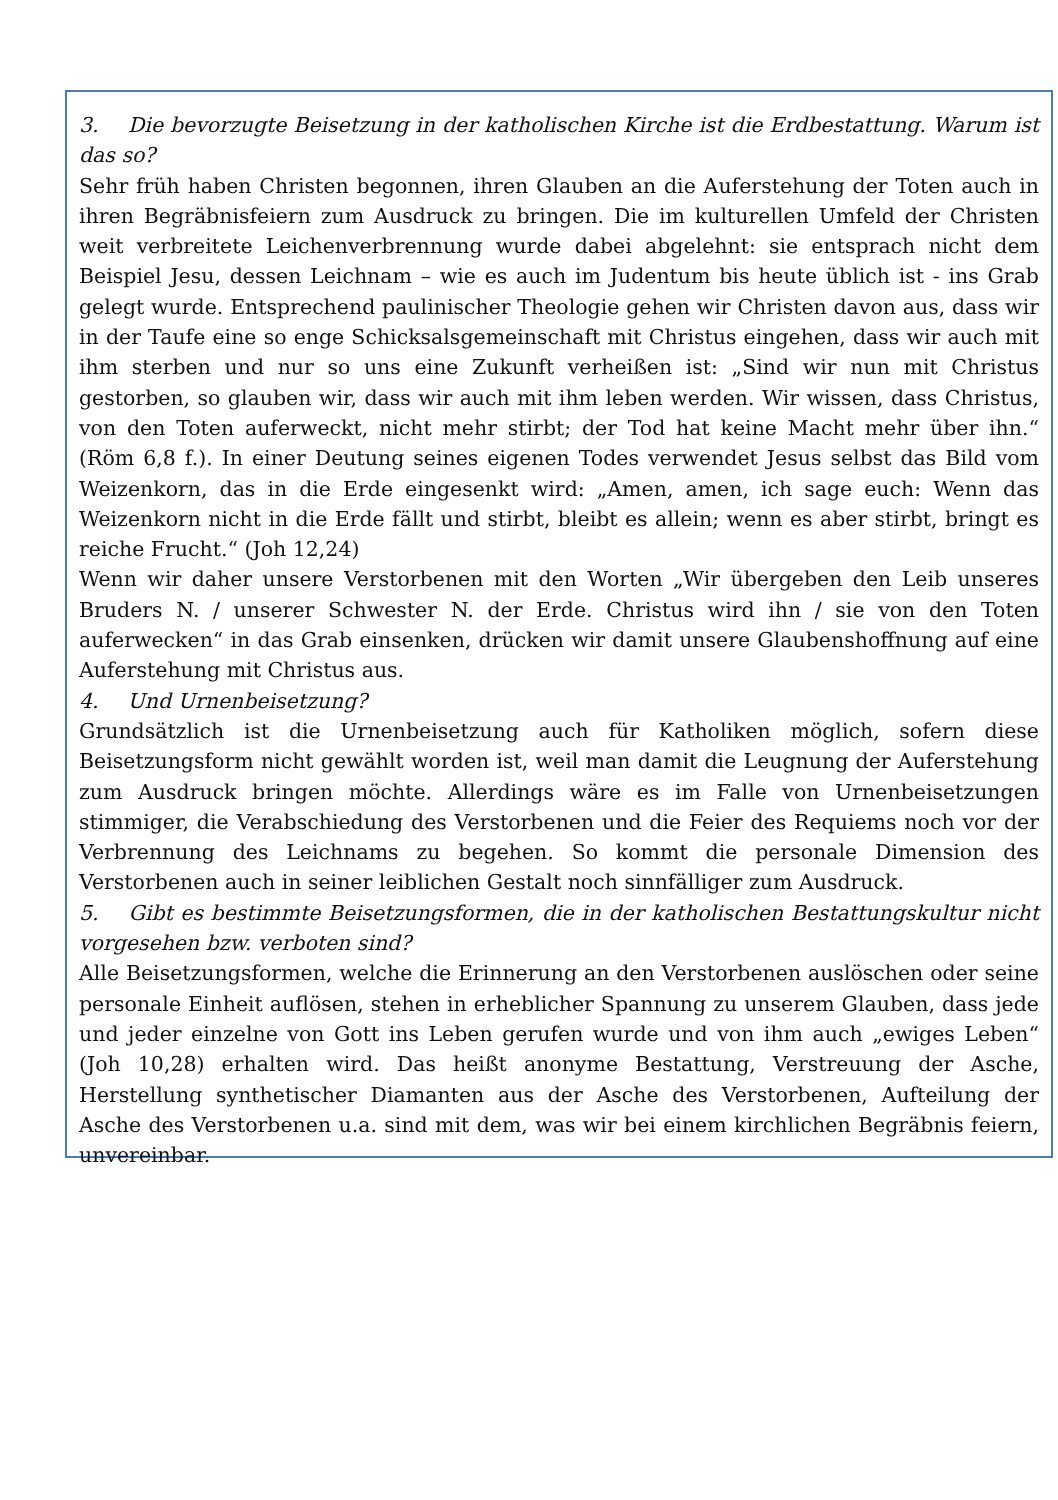3. Die bevorzugte Beisetzung in der katholischen Kirche ist die Erdbestattung. Warum ist das so?
Sehr früh haben Christen begonnen, ihren Glauben an die Auferstehung der Toten auch in ihren Begräbnisfeiern zum Ausdruck zu bringen. Die im kulturellen Umfeld der Christen weit verbreitete Leichenverbrennung wurde dabei abgelehnt: sie entsprach nicht dem Beispiel Jesu, dessen Leichnam – wie es auch im Judentum bis heute üblich ist - ins Grab gelegt wurde. Entsprechend paulinischer Theologie gehen wir Christen davon aus, dass wir in der Taufe eine so enge Schicksalsgemeinschaft mit Christus eingehen, dass wir auch mit ihm sterben und nur so uns eine Zukunft verheißen ist: „Sind wir nun mit Christus gestorben, so glauben wir, dass wir auch mit ihm leben werden. Wir wissen, dass Christus, von den Toten auferweckt, nicht mehr stirbt; der Tod hat keine Macht mehr über ihn.“ (Röm 6,8 f.). In einer Deutung seines eigenen Todes verwendet Jesus selbst das Bild vom Weizenkorn, das in die Erde eingesenkt wird: „Amen, amen, ich sage euch: Wenn das Weizenkorn nicht in die Erde fällt und stirbt, bleibt es allein; wenn es aber stirbt, bringt es reiche Frucht.“ (Joh 12,24)
Wenn wir daher unsere Verstorbenen mit den Worten „Wir übergeben den Leib unseres Bruders N. / unserer Schwester N. der Erde. Christus wird ihn / sie von den Toten auferwecken“ in das Grab einsenken, drücken wir damit unsere Glaubenshoffnung auf eine Auferstehung mit Christus aus.
4. Und Urnenbeisetzung?
Grundsätzlich ist die Urnenbeisetzung auch für Katholiken möglich, sofern diese Beisetzungsform nicht gewählt worden ist, weil man damit die Leugnung der Auferstehung zum Ausdruck bringen möchte. Allerdings wäre es im Falle von Urnenbeisetzungen stimmiger, die Verabschiedung des Verstorbenen und die Feier des Requiems noch vor der Verbrennung des Leichnams zu begehen. So kommt die personale Dimension des Verstorbenen auch in seiner leiblichen Gestalt noch sinnfälliger zum Ausdruck.
5. Gibt es bestimmte Beisetzungsformen, die in der katholischen Bestattungskultur nicht vorgesehen bzw. verboten sind?
Alle Beisetzungsformen, welche die Erinnerung an den Verstorbenen auslöschen oder seine personale Einheit auflösen, stehen in erheblicher Spannung zu unserem Glauben, dass jede und jeder einzelne von Gott ins Leben gerufen wurde und von ihm auch „ewiges Leben“ (Joh 10,28) erhalten wird. Das heißt anonyme Bestattung, Verstreuung der Asche, Herstellung synthetischer Diamanten aus der Asche des Verstorbenen, Aufteilung der Asche des Verstorbenen u.a. sind mit dem, was wir bei einem kirchlichen Begräbnis feiern, unvereinbar.